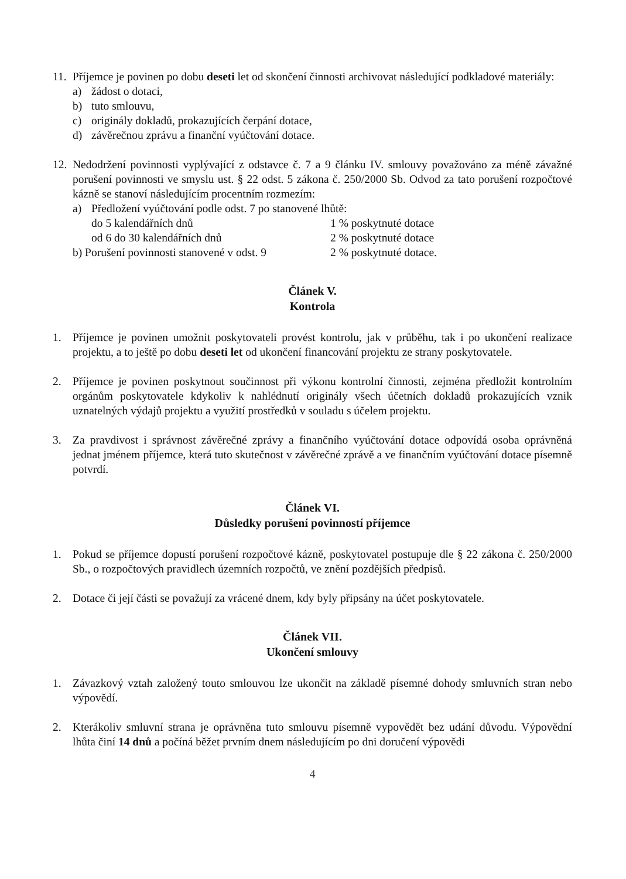11.
Příjemce je povinen po dobu deseti let od skončení činnosti archivovat následující podkladové materiály:
a) žádost o dotaci,
b) tuto smlouvu,
c) originály dokladů, prokazujících čerpání dotace,
d) závěrečnou zprávu a finanční vyúčtování dotace.
12.
Nedodržení povinnosti vyplývající z odstavce č. 7 a 9 článku IV. smlouvy považováno za méně závažné porušení povinnosti ve smyslu ust. § 22 odst. 5 zákona č. 250/2000 Sb. Odvod za tato porušení rozpočtové kázně se stanoví následujícím procentním rozmezím:
a) Předložení vyúčtování podle odst. 7 po stanovené lhůtě:
do 5 kalendářních dnů 1 % poskytnuté dotace
od 6 do 30 kalendářních dnů 2 % poskytnuté dotace
b) Porušení povinnosti stanovené v odst. 9 2 % poskytnuté dotace.
Článek V.
Kontrola
1. Příjemce je povinen umožnit poskytovateli provést kontrolu, jak v průběhu, tak i po ukončení realizace projektu, a to ještě po dobu deseti let od ukončení financování projektu ze strany poskytovatele.
2. Příjemce je povinen poskytnout součinnost při výkonu kontrolní činnosti, zejména předložit kontrolním orgánům poskytovatele kdykoliv k nahlédnutí originály všech účetních dokladů prokazujících vznik uznatelných výdajů projektu a využití prostředků v souladu s účelem projektu.
3. Za pravdivost i správnost závěrečné zprávy a finančního vyúčtování dotace odpovídá osoba oprávněná jednat jménem příjemce, která tuto skutečnost v závěrečné zprávě a ve finančním vyúčtování dotace písemně potvrdí.
Článek VI.
Důsledky porušení povinností příjemce
1. Pokud se příjemce dopustí porušení rozpočtové kázně, poskytovatel postupuje dle § 22 zákona č. 250/2000 Sb., o rozpočtových pravidlech územních rozpočtů, ve znění pozdějších předpisů.
2. Dotace či její části se považují za vrácené dnem, kdy byly připsány na účet poskytovatele.
Článek VII.
Ukončení smlouvy
1. Závazkový vztah založený touto smlouvou lze ukončit na základě písemné dohody smluvních stran nebo výpovědí.
2. Kterákoliv smluvní strana je oprávněna tuto smlouvu písemně vypovědět bez udání důvodu. Výpovědní lhůta činí 14 dnů a počíná běžet prvním dnem následujícím po dni doručení výpovědi
4